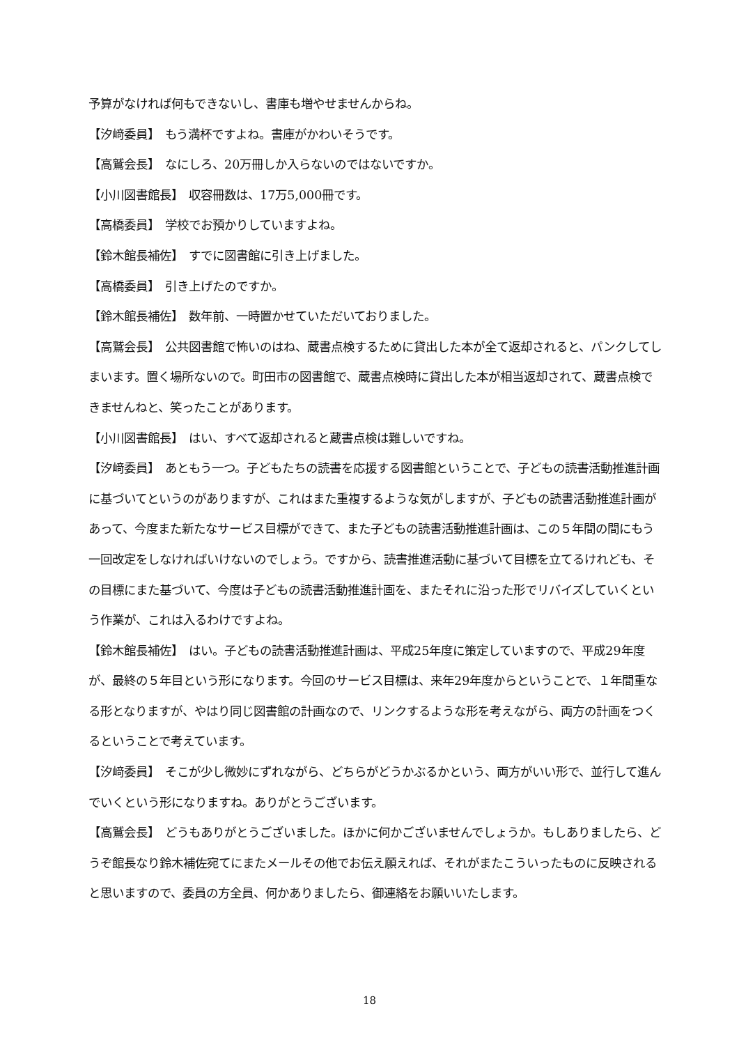予算がなければ何もできないし、書庫も増やせませんからね。
【汐﨑委員】　もう満杯ですよね。書庫がかわいそうです。
【高鷲会長】　なにしろ、20万冊しか入らないのではないですか。
【小川図書館長】　収容冊数は、17万5,000冊です。
【高橋委員】　学校でお預かりしていますよね。
【鈴木館長補佐】　すでに図書館に引き上げました。
【高橋委員】　引き上げたのですか。
【鈴木館長補佐】　数年前、一時置かせていただいておりました。
【高鷲会長】　公共図書館で怖いのはね、蔵書点検するために貸出した本が全て返却されると、パンクしてしまいます。置く場所ないので。町田市の図書館で、蔵書点検時に貸出した本が相当返却されて、蔵書点検できませんねと、笑ったことがあります。
【小川図書館長】　はい、すべて返却されると蔵書点検は難しいですね。
【汐﨑委員】　あともう一つ。子どもたちの読書を応援する図書館ということで、子どもの読書活動推進計画に基づいてというのがありますが、これはまた重複するような気がしますが、子どもの読書活動推進計画があって、今度また新たなサービス目標ができて、また子どもの読書活動推進計画は、この５年間の間にもう一回改定をしなければいけないのでしょう。ですから、読書推進活動に基づいて目標を立てるけれども、その目標にまた基づいて、今度は子どもの読書活動推進計画を、またそれに沿った形でリバイズしていくという作業が、これは入るわけですよね。
【鈴木館長補佐】　はい。子どもの読書活動推進計画は、平成25年度に策定していますので、平成29年度が、最終の５年目という形になります。今回のサービス目標は、来年29年度からということで、１年間重なる形となりますが、やはり同じ図書館の計画なので、リンクするような形を考えながら、両方の計画をつくるということで考えています。
【汐﨑委員】　そこが少し微妙にずれながら、どちらがどうかぶるかという、両方がいい形で、並行して進んでいくという形になりますね。ありがとうございます。
【高鷲会長】　どうもありがとうございました。ほかに何かございませんでしょうか。もしありましたら、どうぞ館長なり鈴木補佐宛てにまたメールその他でお伝え願えれば、それがまたこういったものに反映されると思いますので、委員の方全員、何かありましたら、御連絡をお願いいたします。
18